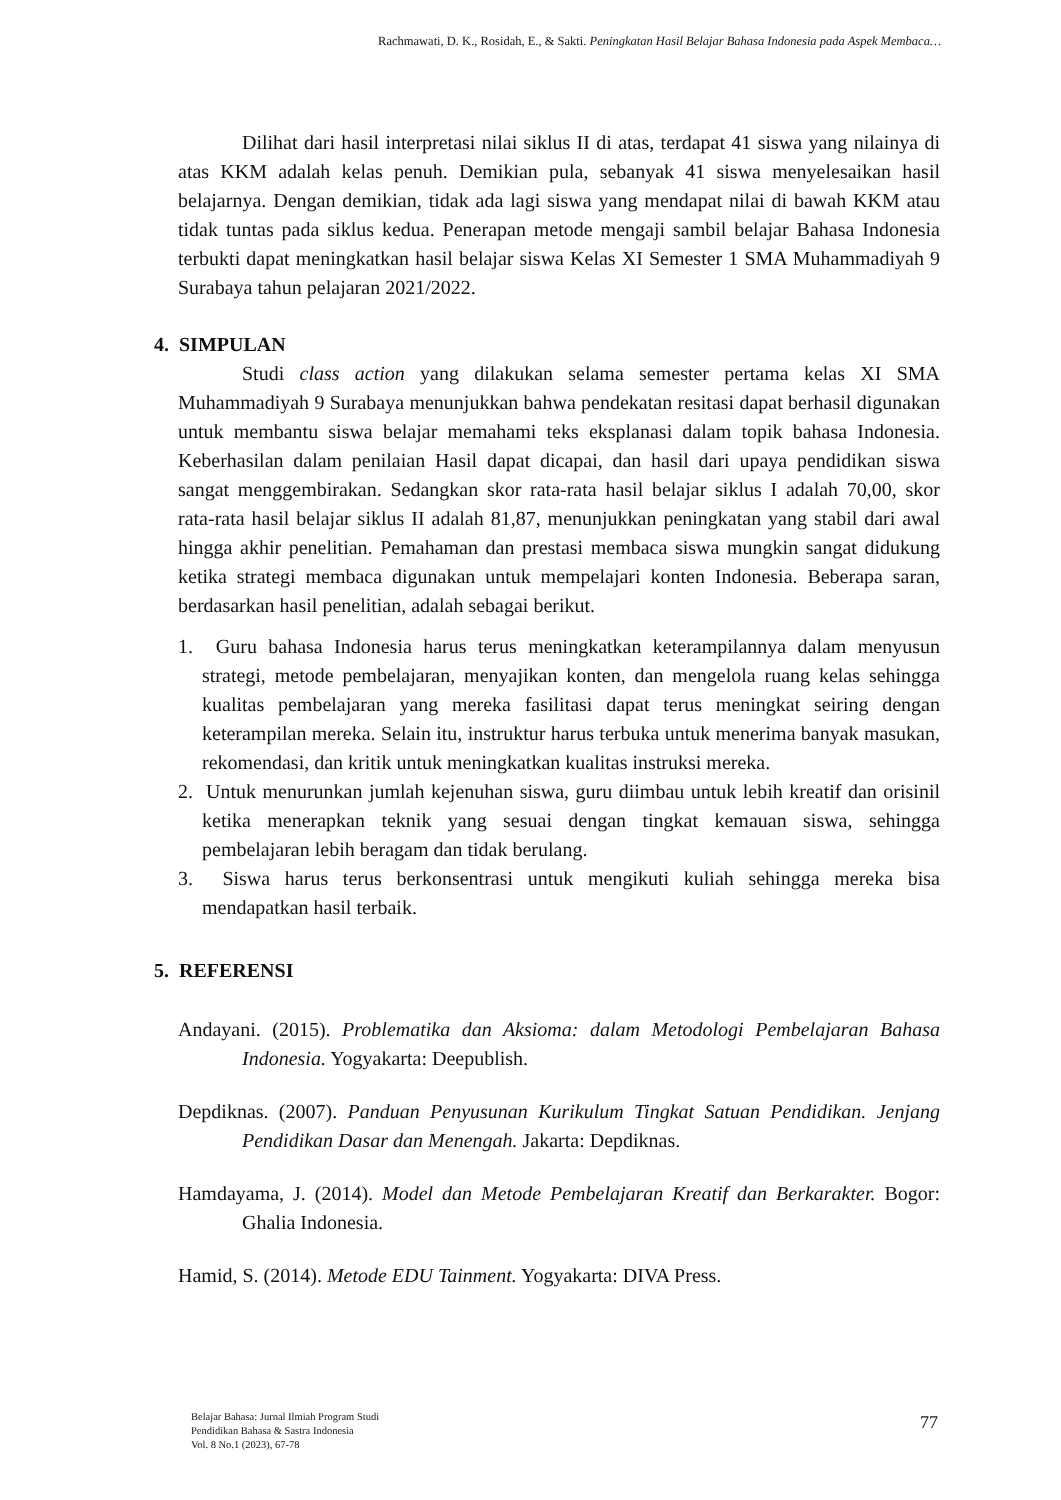Rachmawati, D. K., Rosidah, E., & Sakti. Peningkatan Hasil Belajar Bahasa Indonesia pada Aspek Membaca…
Dilihat dari hasil interpretasi nilai siklus II di atas, terdapat 41 siswa yang nilainya di atas KKM adalah kelas penuh. Demikian pula, sebanyak 41 siswa menyelesaikan hasil belajarnya. Dengan demikian, tidak ada lagi siswa yang mendapat nilai di bawah KKM atau tidak tuntas pada siklus kedua. Penerapan metode mengaji sambil belajar Bahasa Indonesia terbukti dapat meningkatkan hasil belajar siswa Kelas XI Semester 1 SMA Muhammadiyah 9 Surabaya tahun pelajaran 2021/2022.
4. SIMPULAN
Studi class action yang dilakukan selama semester pertama kelas XI SMA Muhammadiyah 9 Surabaya menunjukkan bahwa pendekatan resitasi dapat berhasil digunakan untuk membantu siswa belajar memahami teks eksplanasi dalam topik bahasa Indonesia. Keberhasilan dalam penilaian Hasil dapat dicapai, dan hasil dari upaya pendidikan siswa sangat menggembirakan. Sedangkan skor rata-rata hasil belajar siklus I adalah 70,00, skor rata-rata hasil belajar siklus II adalah 81,87, menunjukkan peningkatan yang stabil dari awal hingga akhir penelitian. Pemahaman dan prestasi membaca siswa mungkin sangat didukung ketika strategi membaca digunakan untuk mempelajari konten Indonesia. Beberapa saran, berdasarkan hasil penelitian, adalah sebagai berikut.
1. Guru bahasa Indonesia harus terus meningkatkan keterampilannya dalam menyusun strategi, metode pembelajaran, menyajikan konten, dan mengelola ruang kelas sehingga kualitas pembelajaran yang mereka fasilitasi dapat terus meningkat seiring dengan keterampilan mereka. Selain itu, instruktur harus terbuka untuk menerima banyak masukan, rekomendasi, dan kritik untuk meningkatkan kualitas instruksi mereka.
2. Untuk menurunkan jumlah kejenuhan siswa, guru diimbau untuk lebih kreatif dan orisinil ketika menerapkan teknik yang sesuai dengan tingkat kemauan siswa, sehingga pembelajaran lebih beragam dan tidak berulang.
3. Siswa harus terus berkonsentrasi untuk mengikuti kuliah sehingga mereka bisa mendapatkan hasil terbaik.
5. REFERENSI
Andayani. (2015). Problematika dan Aksioma: dalam Metodologi Pembelajaran Bahasa Indonesia. Yogyakarta: Deepublish.
Depdiknas. (2007). Panduan Penyusunan Kurikulum Tingkat Satuan Pendidikan. Jenjang Pendidikan Dasar dan Menengah. Jakarta: Depdiknas.
Hamdayama, J. (2014). Model dan Metode Pembelajaran Kreatif dan Berkarakter. Bogor: Ghalia Indonesia.
Hamid, S. (2014). Metode EDU Tainment. Yogyakarta: DIVA Press.
Belajar Bahasa: Jurnal Ilmiah Program Studi
Pendidikan Bahasa & Sastra Indonesia
Vol. 8 No.1 (2023), 67-78
77